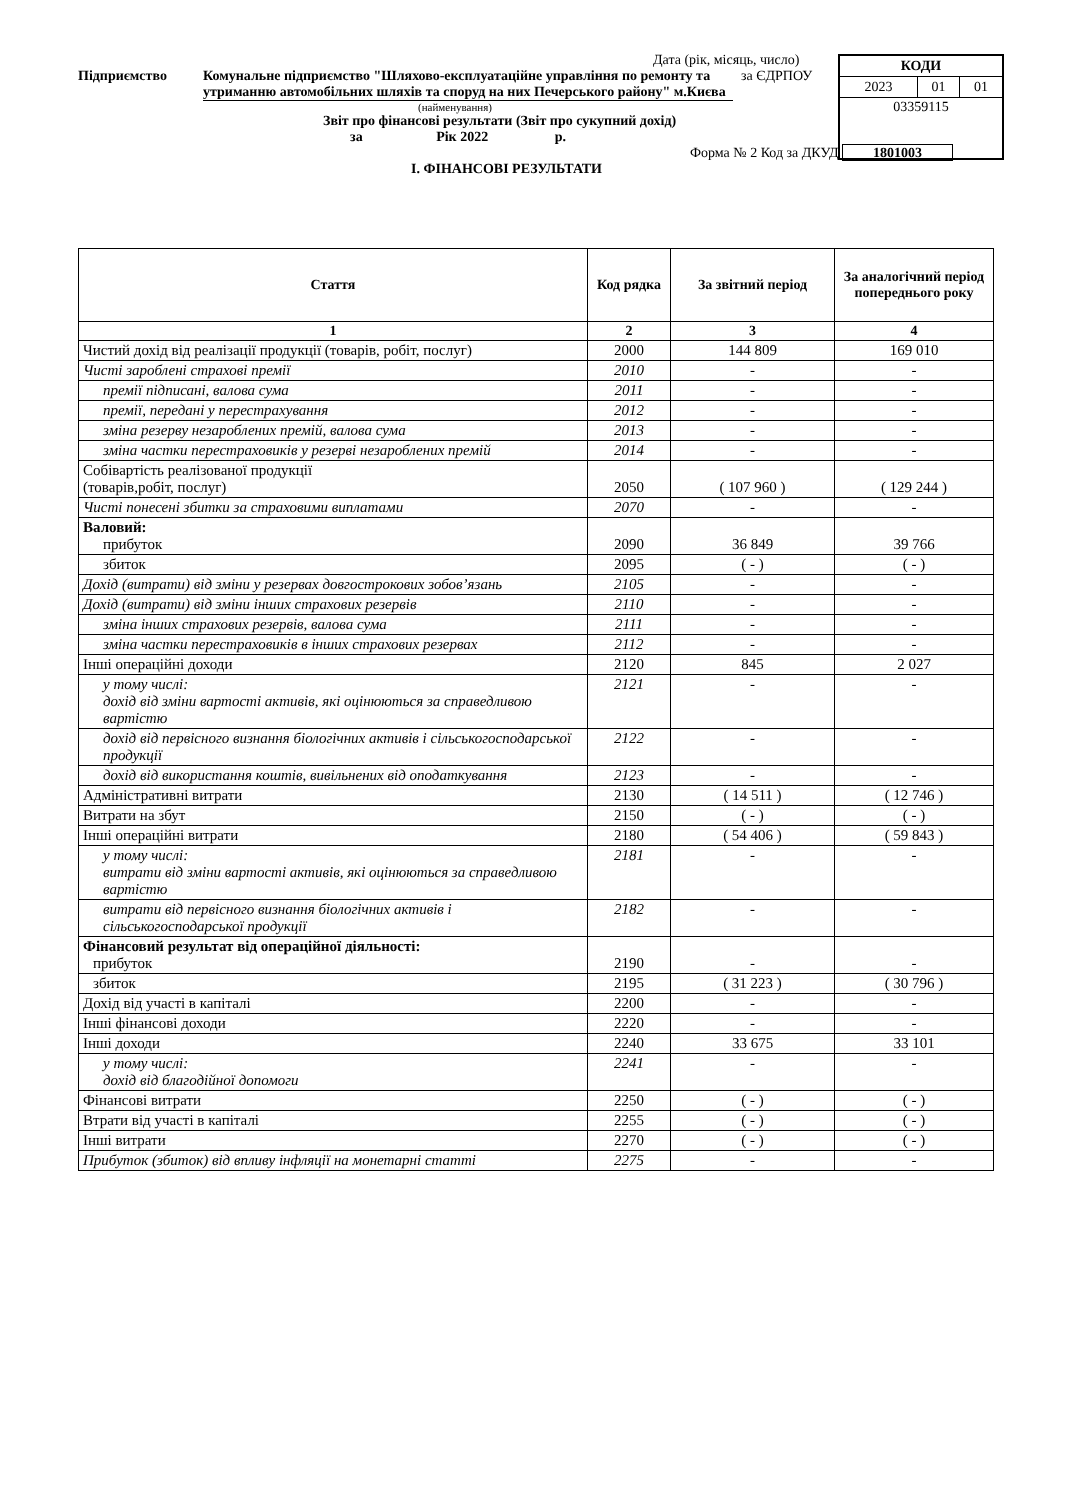| КОДИ | | |
| 2023 | 01 | 01 |
| 03359115 | | |
Дата (рік, місяць, число)
Підприємство Комунальне підприємство "Шляхово-експлуатаційне управління по ремонту та утриманню автомобільних шляхів та споруд на них Печерського району" м.Києва
за ЄДРПОУ
(найменування)
Звіт про фінансові результати (Звіт про сукупний дохід)
за Рік 2022 р.
Форма № 2 Код за ДКУД 1801003
І. ФІНАНСОВІ РЕЗУЛЬТАТИ
| Стаття | Код рядка | За звітний період | За аналогічний період попереднього року |
| --- | --- | --- | --- |
| 1 | 2 | 3 | 4 |
| Чистий дохід від реалізації продукції (товарів, робіт, послуг) | 2000 | 144 809 | 169 010 |
| Чисті зароблені страхові премії | 2010 | - | - |
| премії підписані, валова сума | 2011 | - | - |
| премії, передані у перестрахування | 2012 | - | - |
| зміна резерву незароблених премій, валова сума | 2013 | - | - |
| зміна частки перестраховиків у резерві незароблених премій | 2014 | - | - |
| Собівартість реалізованої продукції (товарів,робіт, послуг) | 2050 | ( 107 960 ) | ( 129 244 ) |
| Чисті понесені збитки за страховими виплатами | 2070 | - | - |
| Валовий: прибуток | 2090 | 36 849 | 39 766 |
| збиток | 2095 | ( - ) | ( - ) |
| Дохід (витрати) від зміни у резервах довгострокових зобов’язань | 2105 | - | - |
| Дохід (витрати) від зміни інших страхових резервів | 2110 | - | - |
| зміна інших страхових резервів, валова сума | 2111 | - | - |
| зміна частки перестраховиків в інших страхових резервах | 2112 | - | - |
| Інші операційні доходи | 2120 | 845 | 2 027 |
| у тому числі: дохід від зміни вартості активів, які оцінюються за справедливою вартістю | 2121 | - | - |
| дохід від первісного визнання біологічних активів і сільськогосподарської продукції | 2122 | - | - |
| дохід від використання коштів, вивільнених від оподаткування | 2123 | - | - |
| Адміністративні витрати | 2130 | ( 14 511 ) | ( 12 746 ) |
| Витрати на збут | 2150 | ( - ) | ( - ) |
| Інші операційні витрати | 2180 | ( 54 406 ) | ( 59 843 ) |
| у тому числі: витрати від зміни вартості активів, які оцінюються за справедливою вартістю | 2181 | - | - |
| витрати від первісного визнання біологічних активів і сільськогосподарської продукції | 2182 | - | - |
| Фінансовий результат від операційної діяльності: прибуток | 2190 | - | - |
| збиток | 2195 | ( 31 223 ) | ( 30 796 ) |
| Дохід від участі в капіталі | 2200 | - | - |
| Інші фінансові доходи | 2220 | - | - |
| Інші доходи | 2240 | 33 675 | 33 101 |
| у тому числі: дохід від благодійної допомоги | 2241 | - | - |
| Фінансові витрати | 2250 | ( - ) | ( - ) |
| Втрати від участі в капіталі | 2255 | ( - ) | ( - ) |
| Інші витрати | 2270 | ( - ) | ( - ) |
| Прибуток (збиток) від впливу інфляції на монетарні статті | 2275 | - | - |